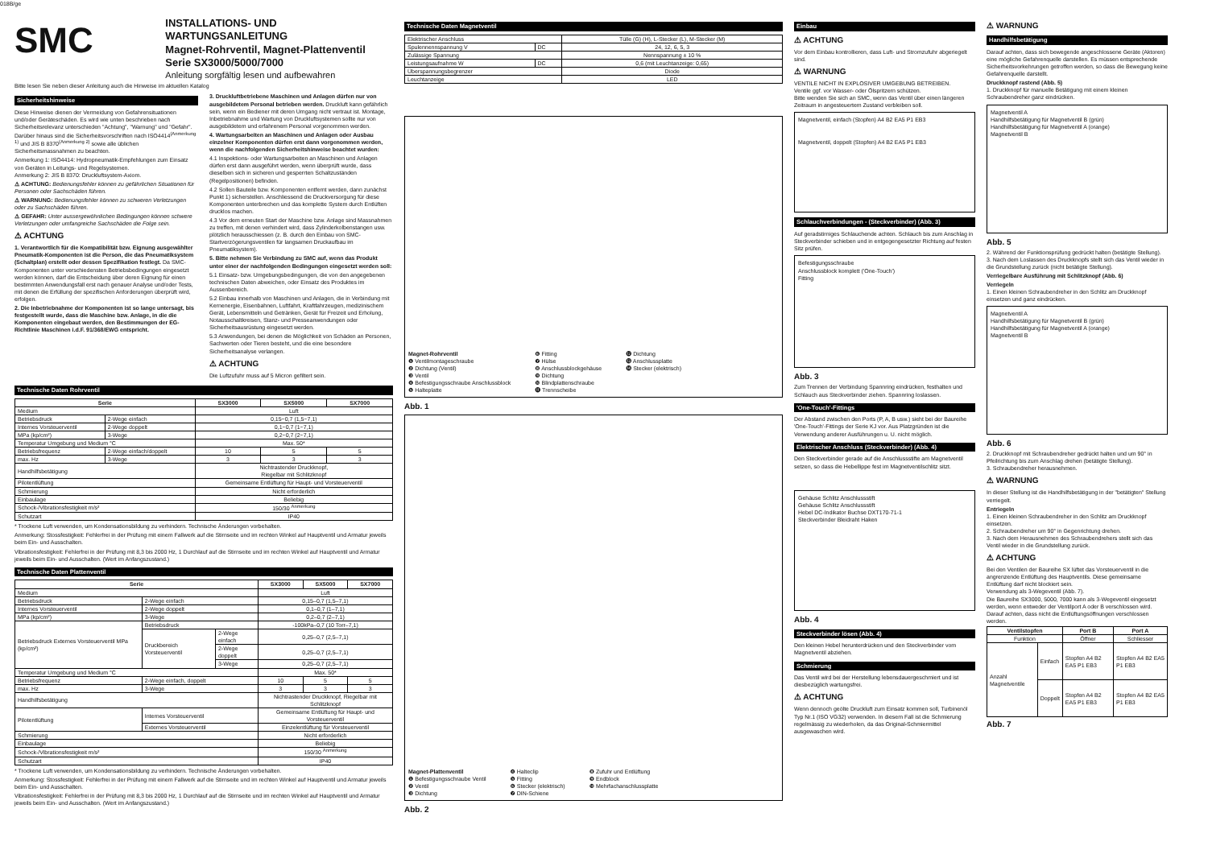018B/ge
SMC
INSTALLATIONS- UND WARTUNGSANLEITUNG
Magnet-Rohrventil, Magnet-Plattenventil
Serie SX3000/5000/7000
Anleitung sorgfältig lesen und aufbewahren
Bitte lesen Sie neben dieser Anleitung auch die Hinweise im aktuellen Katalog
Sicherheitshinweise
Diese Hinweise dienen der Vermeidung von Gefahrensituationen und/oder Geräteschäden. Es wird wie unten beschrieben nach Sicherheitsrelevanz unterschieden "Achtung", "Warnung" und "Gefahr". Darüber hinaus sind die Sicherheitsvorschriften nach ISO4414<sup>(Anmerkung 1)</sup> und JIS B 8370<sup>(Anmerkung 2)</sup> sowie alle üblichen Sicherheitsmassnahmen zu beachten.
Anmerkung 1: ISO4414: Hydropneumatik-Empfehlungen zum Einsatz von Geräten in Leitungs- und Regelsystemen.
Anmerkung 2: JIS B 8370: Druckluftsystem-Axiom.
⚠ ACHTUNG: Bedienungsfehler können zu gefährlichen Situationen für Personen oder Sachschäden führen.
⚠ WARNUNG: Bedienungsfehler können zu schweren Verletzungen oder zu Sachschäden führen.
⚠ GEFAHR: Unter aussergewöhnlichen Bedingungen können schwere Verletzungen oder umfangreiche Sachschäden die Folge sein.
⚠ ACHTUNG
1. Verantwortlich für die Kompatibilität bzw. Eignung ausgewählter Pneumatik-Komponenten ist die Person, die das Pneumatiksystem (Schaltplan) erstellt oder dessen Spezifikation festlegt. Da SMC-Komponenten unter verschiedensten Betriebsbedingungen eingesetzt werden können, darf die Entscheidung über deren Eignung für einen bestimmten Anwendungsfall erst nach genauer Analyse und/oder Tests, mit denen die Erfüllung der spezifischen Anforderungen überprüft wird, erfolgen.
2. Die Inbetriebnahme der Komponenten ist so lange untersagt, bis festgestellt wurde, dass die Maschine bzw. Anlage, in die die Komponenten eingebaut werden, den Bestimmungen der EG-Richtlinie Maschinen i.d.F. 91/368/EWG entspricht.
3. Druckluftbetriebene Maschinen und Anlagen dürfen nur von ausgebildetem Personal betrieben werden. Druckluft kann gefährlich sein, wenn ein Bediener mit deren Umgang nicht vertraut ist. Montage, Inbetriebnahme und Wartung von Druckluftsystemen sollte nur von ausgebildetem und erfahrenem Personal vorgenommen werden.
4. Wartungsarbeiten an Maschinen und Anlagen oder Ausbau einzelner Komponenten dürfen erst dann vorgenommen werden, wenn die nachfolgenden Sicherheitshinweise beachtet wurden:
4.1 Inspektions- oder Wartungsarbeiten an Maschinen und Anlagen dürfen erst dann ausgeführt werden, wenn überprüft wurde, dass dieselben sich in sicheren und gesperrten Schaltzuständen (Regelpositionen) befinden.
4.2 Sollen Bauteile bzw. Komponenten entfernt werden, dann zunächst Punkt 1) sicherstellen. Anschliessend die Druckversorgung für diese Komponenten unterbrechen und das komplette System durch Entlüften drucklos machen.
4.3 Vor dem erneuten Start der Maschine bzw. Anlage sind Massnahmen zu treffen, mit denen verhindert wird, dass Zylinderkolbenstangen usw. plötzlich herausschiessen (z. B. durch den Einbau von SMC-Startverzögerungsventilen für langsamen Druckaufbau im Pneumatiksystem).
5. Bitte nehmen Sie Verbindung zu SMC auf, wenn das Produkt unter einer der nachfolgenden Bedingungen eingesetzt werden soll:
5.1 Einsatz- bzw. Umgebungsbedingungen, die von den angegebenen technischen Daten abweichen, oder Einsatz des Produktes im Aussenbereich.
5.2 Einbau innerhalb von Maschinen und Anlagen, die in Verbindung mit Kernenergie, Eisenbahnen, Luftfahrt, Kraftfahrzeugen, medizinischem Gerät, Lebensmitteln und Getränken, Gerät für Freizeit und Erholung, Notausschaltkreisen, Stanz- und Presseanwendungen oder Sicherheitsausrüstung eingesetzt werden.
5.3 Anwendungen, bei denen die Möglichkeit von Schäden an Personen, Sachwerten oder Tieren besteht, und die eine besondere Sicherheitsanalyse verlangen.
⚠ ACHTUNG
Die Luftzufuhr muss auf 5 Micron gefiltert sein.
Technische Daten Rohrventil
| Serie | | SX3000 | SX5000 | SX7000 |
| --- | --- | --- | --- | --- |
| Medium | | Luft | | |
| Betriebsdruck | 2-Wege einfach | 0,15~0,7 (1,5~7,1) | | |
| Internes Vorsteuerventil | 2-Wege doppelt | 0,1~0,7 (1~7,1) | | |
| MPa (kp/cm²) | 3-Wege | 0,2~0,7 (2~7,1) | | |
| Temperatur Umgebung und Medium °C | | Max. 50* | | |
| Betriebsfrequenz | 2-Wege einfach/doppelt | 10 | 5 | 5 |
| max. Hz | 3-Wege | 3 | 3 | 3 |
| Handhilfsbetätigung | | Nichtrastender Druckknopf, Riegelbar mit Schlitzknopf | | |
| Pilotentlüftung | | Gemeinsame Entlüftung für Haupt- und Vorsteuerventil | | |
| Schmierung | | Nicht erforderlich | | |
| Einbaulage | | Beliebig | | |
| Schock-/Vibrationsfestigkeit m/s² | | 150/30 <sup>Anmerkung</sup> | | |
| Schutzart | | IP40 | | |
* Trockene Luft verwenden, um Kondensationsbildung zu verhindern. Technische Änderungen vorbehalten.
Anmerkung: Stossfestigkeit: Fehlerfrei in der Prüfung mit einem Fallwerk auf die Stirnseite und im rechten Winkel auf Hauptventil und Armatur jeweils beim Ein- und Ausschalten.
Vibrationsfestigkeit: Fehlerfrei in der Prüfung mit 8,3 bis 2000 Hz, 1 Durchlauf auf die Stirnseite und im rechten Winkel auf Hauptventil und Armatur jeweils beim Ein- und Ausschalten. (Wert im Anfangszustand.)
Technische Daten Plattenventil
| Serie | | | SX3000 | SX5000 | SX7000 |
| --- | --- | --- | --- | --- | --- |
| Medium | | | Luft | | |
| Betriebsdruck | 2-Wege einfach | | 0,15–0,7 (1,5–7,1) | | |
| Internes Vorsteuerventil | 2-Wege doppelt | | 0,1–0,7 (1–7,1) | | |
| MPa (kp/cm²) | 3-Wege | | 0,2–0,7 (2–7,1) | | |
| Betriebsdruck Externes Vorsteuerventil MPa (kp/cm²) | Betriebsdruck | | -100kPa–0,7 (10 Torr–7,1) | | |
| | Druckbereich Vorsteuerventil | 2-Wege einfach | 0,25–0,7 (2,5–7,1) | | |
| | | 2-Wege doppelt | 0,25–0,7 (2,5–7,1) | | |
| | | 3-Wege | 0,25–0,7 (2,5–7,1) | | |
| Temperatur Umgebung und Medium °C | | | Max. 50* | | |
| Betriebsfrequenz | 2-Wege einfach, doppelt | | 10 | 5 | 5 |
| max. Hz | 3-Wege | | 3 | 3 | 3 |
| Handhilfsbetätigung | | | Nichtrastender Druckknopf, Riegelbar mit Schlitzknopf | | |
| Pilotentlüftung | Internes Vorsteuerventil | | Gemeinsame Entlüftung für Haupt- und Vorsteuerventil | | |
| | Externes Vorsteuerventil | | Einzelentlüftung für Vorsteuerventil | | |
| Schmierung | | | Nicht erforderlich | | |
| Einbaulage | | | Beliebig | | |
| Schock-/Vibrationsfestigkeit m/s² | | | 150/30 <sup>Anmerkung</sup> | | |
| Schutzart | | | IP40 | | |
* Trockene Luft verwenden, um Kondensationsbildung zu verhindern. Technische Änderungen vorbehalten.
Anmerkung: Stossfestigkeit: Fehlerfrei in der Prüfung mit einem Fallwerk auf die Stirnseite und im rechten Winkel auf Hauptventil und Armatur jeweils beim Ein- und Ausschalten.
Vibrationsfestigkeit: Fehlerfrei in der Prüfung mit 8,3 bis 2000 Hz, 1 Durchlauf auf die Stirnseite und im rechten Winkel auf Hauptventil und Armatur jeweils beim Ein- und Ausschalten. (Wert im Anfangszustand.)
Technische Daten Magnetventil
| Elektrischer Anschluss | | Tülle (G) (H), L-Stecker (L), M-Stecker (M) |
| Spulennennspannung V | DC | 24, 12, 6, 5, 3 |
| Zulässige Spannung | | Nennspannung ± 10 % |
| Leistungsaufnahme W | DC | 0,6 (mit Leuchtanzeige: 0,65) |
| Überspannungsbegrenzer | | Diode |
| Leuchtanzeige | | LED |
Magnet-Rohrventil
❶ Ventilmontageschraube
❷ Dichtung (Ventil)
❸ Ventil
❹ Befestigungsschraube Anschlussblock
❺ Halteplatte
❻ Fitting
❼ Hülse
❽ Anschlussblockgehäuse
❾ Dichtung
❿ Blindplattenschraube
⓫ Trennscheibe
⓬ Dichtung
⓭ Anschlussplatte
⓮ Stecker (elektrisch)
Abb. 1
Magnet-Plattenventil
❶ Befestigungsschraube Ventil
❷ Ventil
❸ Dichtung
❹ Halteclip
❺ Fitting
❻ Stecker (elektrisch)
❼ DIN-Schiene
❽ Zufuhr und Entlüftung
❾ Endblock
❿ Mehrfachanschlussplatte
Abb. 2
Einbau
⚠ ACHTUNG
Vor dem Einbau kontrollieren, dass Luft- und Stromzufuhr abgeriegelt sind.
⚠ WARNUNG
VENTILE NICHT IN EXPLOSIVER UMGEBUNG BETREIBEN.
Ventile ggf. vor Wasser- oder Ölspritzern schützen.
Bitte wenden Sie sich an SMC, wenn das Ventil über einen längeren Zeitraum in angesteuertem Zustand verbleiben soll.
Magnetventil, einfach (Stopfen) A4 B2 EA5 P1 EB3
Magnetventil, doppelt (Stopfen) A4 B2 EA5 P1 EB3
Schlauchverbindungen - (Steckverbinder) (Abb. 3)
Auf geradstirniges Schlauchende achten. Schlauch bis zum Anschlag in Steckverbinder schieben und in entgegengesetzter Richtung auf festen Sitz prüfen.
Befestigungsschraube
Anschlussblock komplett ('One-Touch')
Fitting
Abb. 3
Zum Trennen der Verbindung Spannring eindrücken, festhalten und Schlauch aus Steckverbinder ziehen. Spannring loslassen.
'One-Touch'-Fittings
Der Abstand zwischen den Ports (P, A, B usw.) sieht bei der Baureihe 'One-Touch'-Fittings der Serie KJ vor. Aus Platzgründen ist die Verwendung anderer Ausführungen u. U. nicht möglich.
Elektrischer Anschluss (Steckverbinder) (Abb. 4)
Den Steckverbinder gerade auf die Anschlussstifte am Magnetventil setzen, so dass die Hebellippe fest im Magnetventilschlitz sitzt.
Gehäuse Schlitz Anschlussstift
Gehäuse Schlitz Anschlussstift
Hebel DC-Indikator Buchse DXT170-71-1
Steckverbinder Bleidraht Haken
Abb. 4
Steckverbinder lösen (Abb. 4)
Den kleinen Hebel herunterdrücken und den Steckverbinder vom Magnetventil abziehen.
Schmierung
Das Ventil wird bei der Herstellung lebensdauergeschmiert und ist diesbezüglich wartungsfrei.
⚠ ACHTUNG
Wenn dennoch geölte Druckluft zum Einsatz kommen soll, Turbinenöl Typ Nr.1 (ISO VG32) verwenden. In diesem Fall ist die Schmierung regelmässig zu wiederholen, da das Original-Schmiermittel ausgewaschen wird.
⚠ WARNUNG
Handhilfsbetätigung
Darauf achten, dass sich bewegende angeschlossene Geräte (Aktoren) eine mögliche Gefahrenquelle darstellen. Es müssen entsprechende Sicherheitsvorkehrungen getroffen werden, so dass die Bewegung keine Gefahrenquelle darstellt.
Druckknopf rastend (Abb. 5)
1. Druckknopf für manuelle Betätigung mit einem kleinen Schraubendreher ganz eindrücken.
Magnetventil A
Handhilfsbetätigung für Magnetventil B (grün)
Handhilfsbetätigung für Magnetventil A (orange)
Magnetventil B
Abb. 5
2. Während der Funktionsprüfung gedrückt halten (betätigte Stellung).
3. Nach dem Loslassen des Druckknopfs stellt sich das Ventil wieder in die Grundstellung zurück (nicht betätigte Stellung).
Verriegelbare Ausführung mit Schlitzknopf (Abb. 6)
Verriegeln
1. Einen kleinen Schraubendreher in den Schlitz am Druckknopf einsetzen und ganz eindrücken.
Magnetventil A
Handhilfsbetätigung für Magnetventil B (grün)
Handhilfsbetätigung für Magnetventil A (orange)
Magnetventil B
Abb. 6
2. Druckknopf mit Schraubendreher gedrückt halten und um 90° in Pfeilrichtung bis zum Anschlag drehen (betätigte Stellung).
3. Schraubendreher herausnehmen.
⚠ WARNUNG
In dieser Stellung ist die Handhilfsbetätigung in der "betätigten" Stellung verriegelt.
Entriegeln
1. Einen kleinen Schraubendreher in den Schlitz am Druckknopf einsetzen.
2. Schraubendreher um 90° in Gegenrichtung drehen.
3. Nach dem Herausnehmen des Schraubendrehers stellt sich das Ventil wieder in die Grundstellung zurück.
⚠ ACHTUNG
Bei den Ventilen der Baureihe SX lüftet das Vorsteuerventil in die angrenzende Entlüftung des Hauptventils. Diese gemeinsame Entlüftung darf nicht blockiert sein.
Verwendung als 3-Wegeventil (Abb. 7).
Die Baureihe SX3000, 5000, 7000 kann als 3-Wegeventil eingesetzt werden, wenn entweder der Ventilport A oder B verschlossen wird. Darauf achten, dass nicht die Entlüftungsöffnungen verschlossen werden.
| Ventilstopfen | | Port B | Port A |
| --- | --- | --- | --- |
| Funktion | | Öffner | Schliesser |
| Anzahl Magnetventile | Einfach | Stopfen A4 B2 EA5 P1 EB3 | Stopfen A4 B2 EA5 P1 EB3 |
| | Doppelt | Stopfen A4 B2 EA5 P1 EB3 | Stopfen A4 B2 EA5 P1 EB3 |
Abb. 7